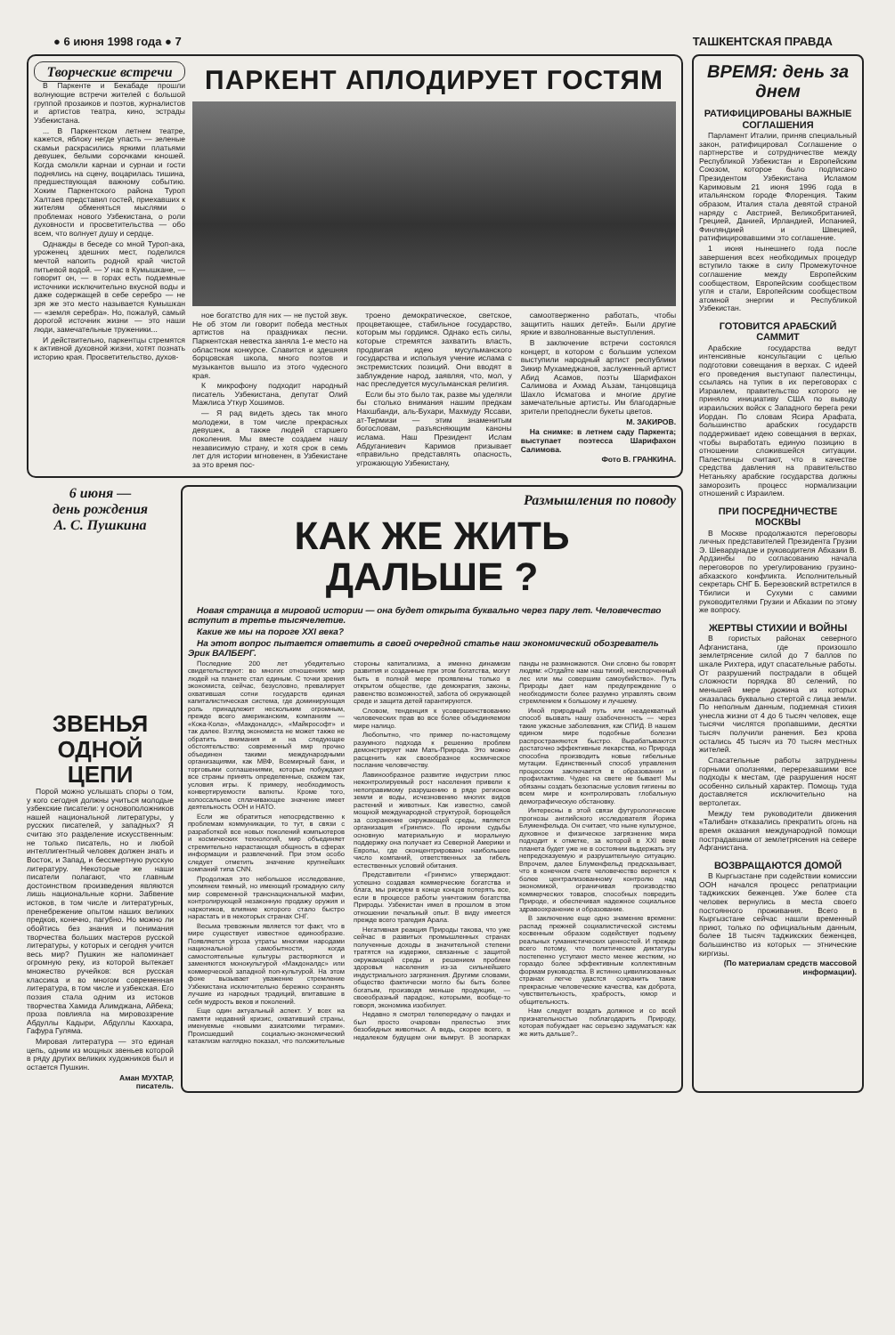● 6 июня 1998 года ● 7 ТАШКЕНТСКАЯ ПРАВДА
Творческие встречи
В Паркенте и Бекабаде прошли волнующие встречи жителей с большой группой прозаиков и поэтов, журналистов и артистов театра, кино, эстрады Узбекистана.
... В Паркентском летнем театре, кажется, яблоку негде упасть — зеленые скамьи раскрасились яркими платьями девушек, белыми сорочками юношей. Когда смолкли карнаи и сурнаи и гости поднялись на сцену, воцарилась тишина, предшествующая важному событию. Хоким Паркентского района Туроп Халтаев представил гостей, приехавших к жителям обменяться мыслями о проблемах нового Узбекистана, о роли духовности и просветительства — обо всем, что волнует душу и сердце.
Однажды в беседе со мной Туроп-ака, уроженец здешних мест, поделился мечтой напоить родной край чистой питьевой водой. — У нас в Кумышкане, — говорит он, — в горах есть подземные источники исключительно вкусной воды и даже содержащей в себе серебро — не зря же это место называется Кумышкан — «земля серебра». Но, пожалуй, самый дорогой источник жизни — это наши люди, замечательные труженики...
И действительно, паркентцы стремятся к активной духовной жизни, хотят познать историю края. Просветительство, духов-
ПАРКЕНТ АПЛОДИРУЕТ ГОСТЯМ
ное богатство для них — не пустой звук. Не об этом ли говорит победа местных артистов на праздниках песни. Паркентская невестка заняла 1-е место на областном конкурсе. Славится и здешняя борцовская школа, много поэтов и музыкантов вышло из этого чудесного края.
К микрофону подходит народный писатель Узбекистана, депутат Олий Мажлиса Уткур Хошимов.
— Я рад видеть здесь так много молодежи, в том числе прекрасных девушек, а также людей старшего поколения. Мы вместе создаем нашу независимую страну, и хотя срок в семь лет для истории мгновенен, в Узбекистане за это время пос-
троено демократическое, светское, процветающее, стабильное государство, которым мы гордимся. Однако есть силы, которые стремятся захватить власть, продвигая идею мусульманского государства и используя учение ислама с экстремистских позиций. Они вводят в заблуждение народ, заявляя, что, мол, у нас преследуется мусульманская религия.
Если бы это было так, разве мы уделяли бы столько внимания нашим предкам Нахшбанди, аль-Бухари, Махмуду Яссави, ат-Термизи — этим знаменитым богословам, разъясняющим каноны ислама. Наш Президент Ислам Абдуганиевич Каримов призывает «правильно представлять опасность, угрожающую Узбекистану,
самоотверженно работать, чтобы защитить наших детей». Были другие яркие и взволнованные выступления.
В заключение встречи состоялся концерт, в котором с большим успехом выступили народный артист республики Зикир Мухамеджанов, заслуженный артист Абид Асамов, поэты Шарифахон Салимова и Ахмад Аъзам, танцовщица Шахло Исматова и многие другие замечательные артисты. Им благодарные зрители преподнесли букеты цветов.
М. ЗАКИРОВ.
На снимке: в летнем саду Паркента; выступает поэтесса Шарифахон Салимова.
Фото В. ГРАНКИНА.
6 июня —
день рождения
А. С. Пушкина
ЗВЕНЬЯ
ОДНОЙ
ЦЕПИ
Порой можно услышать споры о том, у кого сегодня должны учиться молодые узбекские писатели: у основоположников нашей национальной литературы, у русских писателей, у западных? Я считаю это разделение искусственным: не только писатель, но и любой интеллигентный человек должен знать и Восток, и Запад, и бессмертную русскую литературу. Некоторые же наши писатели полагают, что главным достоинством произведения являются лишь национальные корни. Забвение истоков, в том числе и литературных, пренебрежение опытом наших великих предков, конечно, пагубно. Но можно ли обойтись без знания и понимания творчества больших мастеров русской литературы, у которых и сегодня учится весь мир? Пушкин же напоминает огромную реку, из которой вытекает множество ручейков: вся русская классика и во многом современная литература, в том числе и узбекская. Его поэзия стала одним из истоков творчества Хамида Алимджана, Айбека; проза повлияла на мировоззрение Абдуллы Кадыри, Абдуллы Каххара, Гафура Гуляма.
Мировая литература — это единая цепь, одним из мощных звеньев которой в ряду других великих художников был и остается Пушкин.
Аман МУХТАР,
писатель.
Размышления по поводу
КАК ЖЕ ЖИТЬ
ДАЛЬШЕ ?
Новая страница в мировой истории — она будет открыта буквально через пару лет. Человечество вступит в третье тысячелетие.
Какие же мы на пороге XXI века?
На этот вопрос пытается ответить в своей очередной статье наш экономический обозреватель Эрик ВАЛБЕРГ.
Последние 200 лет убедительно свидетельствуют: во многих отношениях мир людей на планете стал единым. С точки зрения экономиста, сейчас, безусловно, превалирует охватившая сотни государств единая капиталистическая система, где доминирующая роль принадлежит нескольким огромным, прежде всего американским, компаниям — «Кока-Кола», «Макдоналдс», «Майкрософт» и так далее. Взгляд экономиста не может также не обратить внимания и на следующее обстоятельство: современный мир прочно объединен такими международными организациями, как МВФ, Всемирный банк, и торговыми соглашениями, которые побуждают все страны принять определенные, скажем так, условия игры. К примеру, необходимость конвертируемости валюты. Кроме того, колоссальное сплачивающее значение имеет деятельность ООН и НАТО.
Если же обратиться непосредственно к проблемам коммуникации, то тут, в связи с разработкой все новых поколений компьютеров и космических технологий, мир объединяет стремительно нарастающая общность в сферах информации и развлечений. При этом особо следует отметить значение крупнейших компаний типа CNN.
Продолжая это небольшое исследование, упомянем темный, но имеющий громадную силу мир современной транснациональной мафии, контролирующей незаконную продажу оружия и наркотиков, влияние которого стало быстро нарастать и в некоторых странах СНГ.
Весьма тревожным является тот факт, что в мире существует известное единообразие. Появляется угроза утраты многими народами национальной самобытности, когда самостоятельные культуры растворяются и заменяются монокультурой «Макдоналдс» или коммерческой западной поп-культурой. На этом фоне вызывает уважение стремление Узбекистана исключительно бережно сохранять лучшие из народных традиций, впитавшие в себя мудрость веков и поколений.
Еще один актуальный аспект. У всех на памяти недавний кризис, охвативший страны, именуемые «новыми азиатскими тиграми». Происшедший социально-экономический катаклизм наглядно показал, что положительные стороны капитализма, а именно динамизм развития и созданные при этом богатства, могут быть в полной мере проявлены только в открытом обществе, где демократия, законы, равенство возможностей, забота об окружающей среде и защита детей гарантируются.
Словом, тенденция к усовершенствованию человеческих прав во все более объединяемом мире налицо.
Любопытно, что пример по-настоящему разумного подхода к решению проблем демонстрирует нам Мать-Природа. Это можно расценить как своеобразное космическое послание человечеству.
Лавинообразное развитие индустрии плюс неконтролируемый рост населения привели к непоправимому разрушению в ряде регионов земли и воды, исчезновению многих видов растений и животных. Как известно, самой мощной международной структурой, борющейся за сохранение окружающей среды, является организация «Гринпис». По иронии судьбы основную материальную и моральную поддержку она получает из Северной Америки и Европы, где сконцентрировано наибольшее число компаний, ответственных за гибель естественных условий обитания.
Представители «Гринпис» утверждают: успешно создавая коммерческие богатства и блага, мы рискуем в конце концов потерять все, если в процессе работы уничтожим богатства Природы. Узбекистан имел в прошлом в этом отношении печальный опыт. В виду имеется прежде всего трагедия Арала.
Негативная реакция Природы такова, что уже сейчас в развитых промышленных странах полученные доходы в значительной степени тратятся на издержки, связанные с защитой окружающей среды и решением проблем здоровья населения из-за сильнейшего индустриального загрязнения. Другими словами, общество фактически могло бы быть более богатым, производя меньше продукции, — своеобразный парадокс, которыми, вообще-то говоря, экономика изобилует.
Недавно я смотрел телепередачу о пандах и был просто очарован прелестью этих безобидных животных. А ведь, скорее всего, в недалеком будущем они вымрут. В зоопарках панды не размножаются. Они словно бы говорят людям: «Отдайте нам наш тихий, неиспорченный лес или мы совершим самоубийство». Путь Природы дает нам предупреждение о необходимости более разумно управлять своим стремлением к большому и лучшему.
Иной природный путь или неадекватный способ вызвать нашу озабоченность — через такие ужасные заболевания, как СПИД. В нашем едином мире подобные болезни распространяются быстро. Вырабатываются достаточно эффективные лекарства, но Природа способна производить новые гибельные мутации. Единственный способ управления процессом заключается в образовании и профилактике. Чудес на свете не бывает! Мы обязаны создать безопасные условия гигиены во всем мире и контролировать глобальную демографическую обстановку.
Интересны в этой связи футурологические прогнозы английского исследователя Йорика Блуменфельда. Он считает, что ныне культурное, духовное и физическое загрязнение мира подходит к отметке, за которой в XXI веке планета будет уже не в состоянии выдержать эту непредсказуемую и разрушительную ситуацию. Впрочем, далее Блуменфельд предсказывает, что в конечном счете человечество вернется к более централизованному контролю над экономикой, ограничивая производство коммерческих товаров, способных повредить Природе, и обеспечивая надежное социальное здравоохранение и образование.
В заключение еще одно знамение времени: распад прежней социалистической системы косвенным образом содействует подъему реальных гуманистических ценностей. И прежде всего потому, что политические диктатуры постепенно уступают место менее жестким, но гораздо более эффективным коллективным формам руководства. В истинно цивилизованных странах легче удастся сохранить такие прекрасные человеческие качества, как доброта, чувствительность, храбрость, юмор и общительность.
Нам следует воздать должное и со всей признательностью поблагодарить Природу, которая побуждает нас серьезно задуматься: как же жить дальше?..
ВРЕМЯ: день за днем
РАТИФИЦИРОВАНЫ ВАЖНЫЕ СОГЛАШЕНИЯ
Парламент Италии, приняв специальный закон, ратифицировал Соглашение о партнерстве и сотрудничестве между Республикой Узбекистан и Европейским Союзом, которое было подписано Президентом Узбекистана Исламом Каримовым 21 июня 1996 года в итальянском городе Флоренция. Таким образом, Италия стала девятой страной наряду с Австрией, Великобританией, Грецией, Данией, Ирландией, Испанией, Финляндией и Швецией, ратифицировавшими это соглашение.
1 июня нынешнего года после завершения всех необходимых процедур вступило также в силу Промежуточное соглашение между Европейским сообществом, Европейским сообществом угля и стали, Европейским сообществом атомной энергии и Республикой Узбекистан.
ГОТОВИТСЯ АРАБСКИЙ САММИТ
Арабские государства ведут интенсивные консультации с целью подготовки совещания в верхах. С идеей его проведения выступают палестинцы, ссылаясь на тупик в их переговорах с Израилем, правительство которого не приняло инициативу США по выводу израильских войск с Западного берега реки Иордан. По словам Ясира Арафата, большинство арабских государств поддерживает идею совещания в верхах, чтобы выработать единую позицию в отношении сложившейся ситуации. Палестинцы считают, что в качестве средства давления на правительство Нетаньяху арабские государства должны заморозить процесс нормализации отношений с Израилем.
ПРИ ПОСРЕДНИЧЕСТВЕ МОСКВЫ
В Москве продолжаются переговоры личных представителей Президента Грузии Э. Шеварднадзе и руководителя Абхазии В. Ардзинбы по согласованию начала переговоров по урегулированию грузино-абхазского конфликта. Исполнительный секретарь СНГ Б. Березовский встретился в Тбилиси и Сухуми с самими руководителями Грузии и Абхазии по этому же вопросу.
ЖЕРТВЫ СТИХИИ И ВОЙНЫ
В гористых районах северного Афганистана, где произошло землетрясение силой до 7 баллов по шкале Рихтера, идут спасательные работы. От разрушений пострадали в общей сложности порядка 80 селений, по меньшей мере дюжина из которых оказалась буквально стертой с лица земли. По неполным данным, подземная стихия унесла жизни от 4 до 6 тысяч человек, еще тысячи числятся пропавшими, десятки тысяч получили ранения. Без крова остались 45 тысяч из 70 тысяч местных жителей.
Спасательные работы затруднены горными оползнями, перерезавшими все подходы к местам, где разрушения носят особенно сильный характер. Помощь туда доставляется исключительно на вертолетах.
Между тем руководители движения «Талибан» отказались прекратить огонь на время оказания международной помощи пострадавшим от землетрясения на севере Афганистана.
ВОЗВРАЩАЮТСЯ ДОМОЙ
В Кыргызстане при содействии комиссии ООН начался процесс репатриации таджикских беженцев. Уже более ста человек вернулись в места своего постоянного проживания. Всего в Кыргызстане сейчас нашли временный приют, только по официальным данным, более 18 тысяч таджикских беженцев, большинство из которых — этнические киргизы.
(По материалам средств массовой информации).